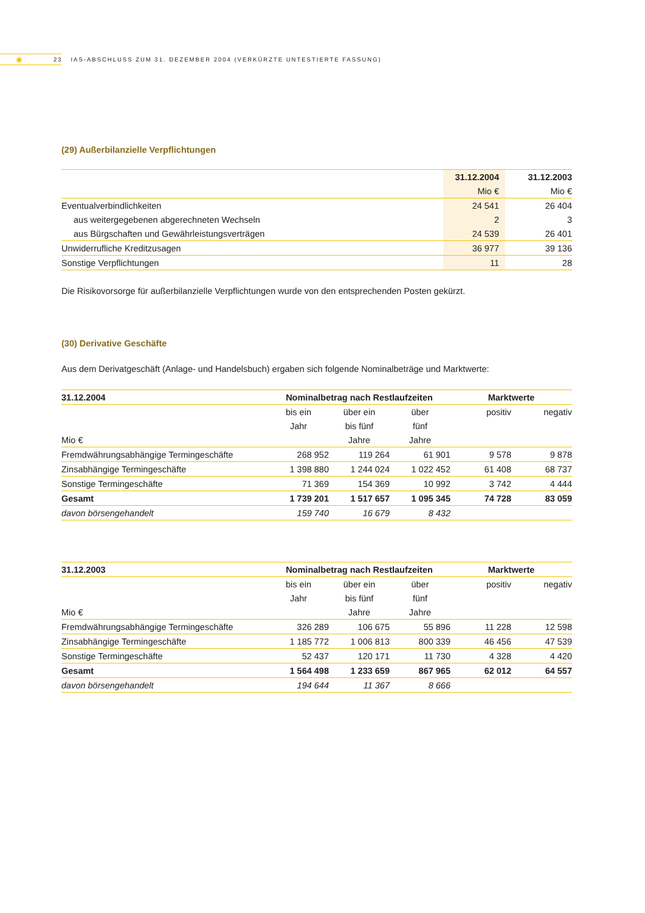✺
23 IAS-ABSCHLUSS ZUM 31. DEZEMBER 2004 (VERKÜRZTE UNTESTIERTE FASSUNG)
(29) Außerbilanzielle Verpflichtungen
| | 31.12.2004 | 31.12.2003 |
| --- | --- | --- |
| | Mio € | Mio € |
| Eventualverbindlichkeiten | 24 541 | 26 404 |
| aus weitergegebenen abgerechneten Wechseln | 2 | 3 |
| aus Bürgschaften und Gewährleistungsverträgen | 24 539 | 26 401 |
| Unwiderrufliche Kreditzusagen | 36 977 | 39 136 |
| Sonstige Verpflichtungen | 11 | 28 |
Die Risikovorsorge für außerbilanzielle Verpflichtungen wurde von den entsprechenden Posten gekürzt.
(30) Derivative Geschäfte
Aus dem Derivatgeschäft (Anlage- und Handelsbuch) ergaben sich folgende Nominalbeträge und Marktwerte:
| 31.12.2004 | Nominalbetrag nach Restlaufzeiten | | | Marktwerte | |
| | bis ein | über ein | über | positiv | negativ |
| | Jahr | bis fünf | fünf | | |
| Mio € | | Jahre | Jahre | | |
| Fremdwährungsabhängige Termingeschäfte | 268 952 | 119 264 | 61 901 | 9 578 | 9 878 |
| Zinsabhängige Termingeschäfte | 1 398 880 | 1 244 024 | 1 022 452 | 61 408 | 68 737 |
| Sonstige Termingeschäfte | 71 369 | 154 369 | 10 992 | 3 742 | 4 444 |
| Gesamt | 1 739 201 | 1 517 657 | 1 095 345 | 74 728 | 83 059 |
| davon börsengehandelt | 159 740 | 16 679 | 8 432 | | |
| 31.12.2003 | Nominalbetrag nach Restlaufzeiten | | | Marktwerte | |
| | bis ein | über ein | über | positiv | negativ |
| | Jahr | bis fünf | fünf | | |
| Mio € | | Jahre | Jahre | | |
| Fremdwährungsabhängige Termingeschäfte | 326 289 | 106 675 | 55 896 | 11 228 | 12 598 |
| Zinsabhängige Termingeschäfte | 1 185 772 | 1 006 813 | 800 339 | 46 456 | 47 539 |
| Sonstige Termingeschäfte | 52 437 | 120 171 | 11 730 | 4 328 | 4 420 |
| Gesamt | 1 564 498 | 1 233 659 | 867 965 | 62 012 | 64 557 |
| davon börsengehandelt | 194 644 | 11 367 | 8 666 | | |